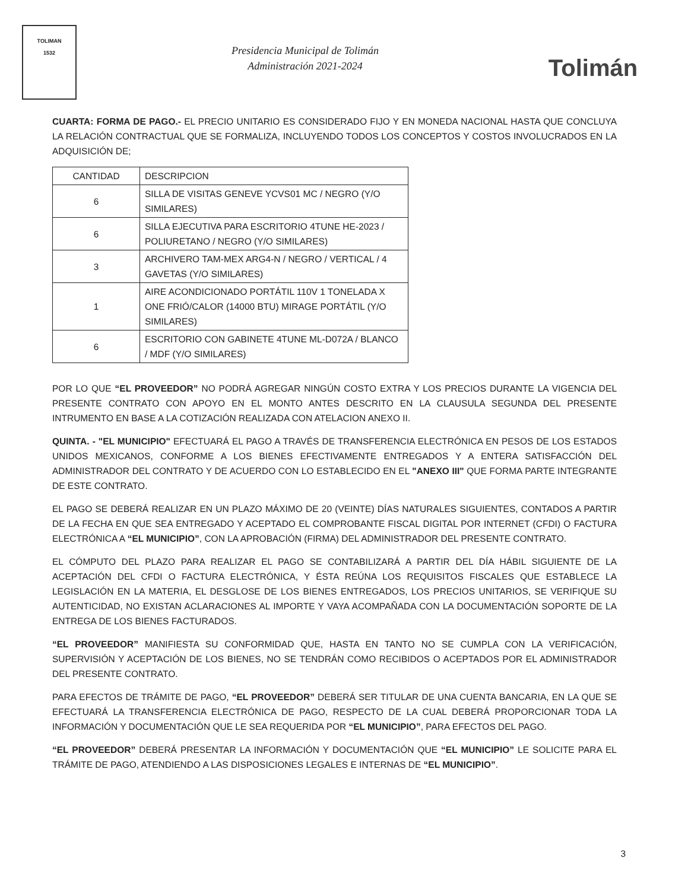TOLIMAN
1532
Presidencia Municipal de Tolimán
Administración 2021-2024
Tolimán
CUARTA: FORMA DE PAGO.- EL PRECIO UNITARIO ES CONSIDERADO FIJO Y EN MONEDA NACIONAL HASTA QUE CONCLUYA LA RELACIÓN CONTRACTUAL QUE SE FORMALIZA, INCLUYENDO TODOS LOS CONCEPTOS Y COSTOS INVOLUCRADOS EN LA ADQUISICIÓN DE;
| CANTIDAD | DESCRIPCION |
| --- | --- |
| 6 | SILLA DE VISITAS GENEVE YCVS01 MC / NEGRO (Y/O SIMILARES) |
| 6 | SILLA EJECUTIVA PARA ESCRITORIO 4TUNE HE-2023 / POLIURETANO / NEGRO (Y/O SIMILARES) |
| 3 | ARCHIVERO TAM-MEX ARG4-N / NEGRO / VERTICAL / 4 GAVETAS (Y/O SIMILARES) |
| 1 | AIRE ACONDICIONADO PORTÁTIL 110V 1 TONELADA X ONE FRIÓ/CALOR (14000 BTU) MIRAGE PORTÁTIL (Y/O SIMILARES) |
| 6 | ESCRITORIO CON GABINETE 4TUNE ML-D072A / BLANCO / MDF (Y/O SIMILARES) |
POR LO QUE “EL PROVEEDOR” NO PODRÁ AGREGAR NINGÚN COSTO EXTRA Y LOS PRECIOS DURANTE LA VIGENCIA DEL PRESENTE CONTRATO CON APOYO EN EL MONTO ANTES DESCRITO EN LA CLAUSULA SEGUNDA DEL PRESENTE INTRUMENTO EN BASE A LA COTIZACIÓN REALIZADA CON ATELACION ANEXO II.
QUINTA. - "EL MUNICIPIO" EFECTUARÁ EL PAGO A TRAVÉS DE TRANSFERENCIA ELECTRÓNICA EN PESOS DE LOS ESTADOS UNIDOS MEXICANOS, CONFORME A LOS BIENES EFECTIVAMENTE ENTREGADOS Y A ENTERA SATISFACCIÓN DEL ADMINISTRADOR DEL CONTRATO Y DE ACUERDO CON LO ESTABLECIDO EN EL "ANEXO III" QUE FORMA PARTE INTEGRANTE DE ESTE CONTRATO.
EL PAGO SE DEBERÁ REALIZAR EN UN PLAZO MÁXIMO DE 20 (VEINTE) DÍAS NATURALES SIGUIENTES, CONTADOS A PARTIR DE LA FECHA EN QUE SEA ENTREGADO Y ACEPTADO EL COMPROBANTE FISCAL DIGITAL POR INTERNET (CFDI) O FACTURA ELECTRÓNICA A “EL MUNICIPIO”, CON LA APROBACIÓN (FIRMA) DEL ADMINISTRADOR DEL PRESENTE CONTRATO.
EL CÓMPUTO DEL PLAZO PARA REALIZAR EL PAGO SE CONTABILIZARÁ A PARTIR DEL DÍA HÁBIL SIGUIENTE DE LA ACEPTACIÓN DEL CFDI O FACTURA ELECTRÓNICA, Y ÉSTA REÚNA LOS REQUISITOS FISCALES QUE ESTABLECE LA LEGISLACIÓN EN LA MATERIA, EL DESGLOSE DE LOS BIENES ENTREGADOS, LOS PRECIOS UNITARIOS, SE VERIFIQUE SU AUTENTICIDAD, NO EXISTAN ACLARACIONES AL IMPORTE Y VAYA ACOMPAÑADA CON LA DOCUMENTACIÓN SOPORTE DE LA ENTREGA DE LOS BIENES FACTURADOS.
“EL PROVEEDOR” MANIFIESTA SU CONFORMIDAD QUE, HASTA EN TANTO NO SE CUMPLA CON LA VERIFICACIÓN, SUPERVISIÓN Y ACEPTACIÓN DE LOS BIENES, NO SE TENDRÁN COMO RECIBIDOS O ACEPTADOS POR EL ADMINISTRADOR DEL PRESENTE CONTRATO.
PARA EFECTOS DE TRÁMITE DE PAGO, “EL PROVEEDOR” DEBERÁ SER TITULAR DE UNA CUENTA BANCARIA, EN LA QUE SE EFECTUARÁ LA TRANSFERENCIA ELECTRÓNICA DE PAGO, RESPECTO DE LA CUAL DEBERÁ PROPORCIONAR TODA LA INFORMACIÓN Y DOCUMENTACIÓN QUE LE SEA REQUERIDA POR “EL MUNICIPIO”, PARA EFECTOS DEL PAGO.
“EL PROVEEDOR” DEBERÁ PRESENTAR LA INFORMACIÓN Y DOCUMENTACIÓN QUE “EL MUNICIPIO” LE SOLICITE PARA EL TRÁMITE DE PAGO, ATENDIENDO A LAS DISPOSICIONES LEGALES E INTERNAS DE “EL MUNICIPIO”.
3